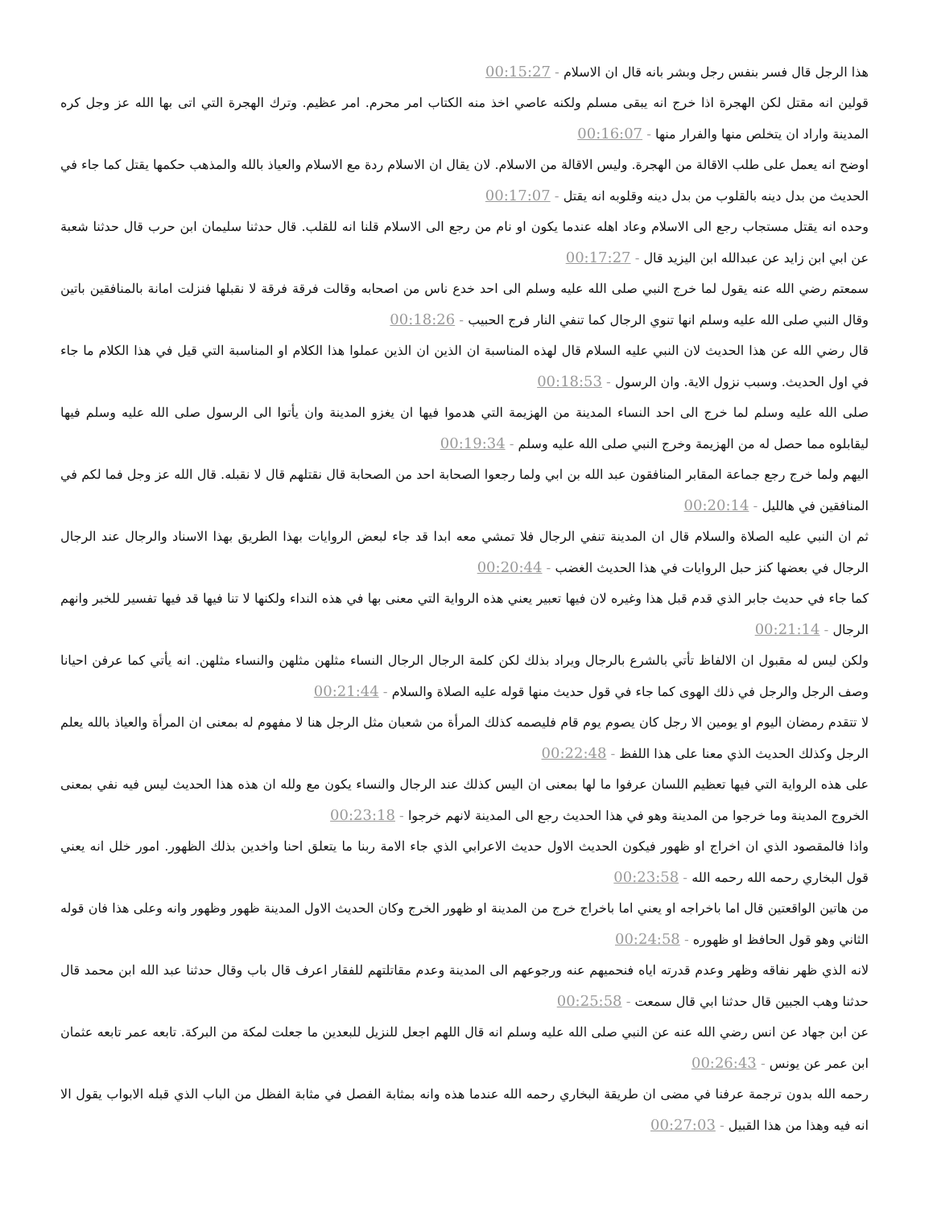هذا الرجل قال فسر بنفس رجل وبشر بانه قال ان الاسلام - 00:15:27
قولين انه مقتل لكن الهجرة اذا خرج انه يبقى مسلم ولكنه عاصي اخذ منه الكتاب امر محرم. امر عظيم. وترك الهجرة التي اتى بها الله عز وجل كره المدينة واراد ان يتخلص منها والفرار منها - 00:16:07
اوضح انه يعمل على طلب الاقالة من الهجرة. وليس الاقالة من الاسلام. لان يقال ان الاسلام ردة مع الاسلام والعياذ بالله والمذهب حكمها يقتل كما جاء في الحديث من بدل دينه بالقلوب من بدل دينه وقلوبه انه يقتل - 00:17:07
وحده انه يقتل مستجاب رجع الى الاسلام وعاد اهله عندما يكون او نام من رجع الى الاسلام قلنا انه للقلب. قال حدثنا سليمان ابن حرب قال حدثنا شعبة عن ابي ابن زايد عن عبدالله ابن اليزيد قال - 00:17:27
سمعتم رضي الله عنه يقول لما خرج النبي صلى الله عليه وسلم الى احد خدع ناس من اصحابه وقالت فرقة فرقة لا نقبلها فنزلت امانة بالمنافقين باتين وقال النبي صلى الله عليه وسلم انها تنوي الرجال كما تنفي النار فرج الحبيب - 00:18:26
قال رضي الله عن هذا الحديث لان النبي عليه السلام قال لهذه المناسبة ان الذين ان الذين عملوا هذا الكلام او المناسبة التي قيل في هذا الكلام ما جاء في اول الحديث. وسبب نزول الاية. وان الرسول - 00:18:53
صلى الله عليه وسلم لما خرج الى احد النساء المدينة من الهزيمة التي هدموا فيها ان يغزو المدينة وان يأتوا الى الرسول صلى الله عليه وسلم فيها ليقابلوه مما حصل له من الهزيمة وخرج النبي صلى الله عليه وسلم - 00:19:34
اليهم ولما خرج رجع جماعة المقابر المنافقون عبد الله بن ابي ولما رجعوا الصحابة احد من الصحابة قال نقتلهم قال لا نقبله. قال الله عز وجل فما لكم في المنافقين في هالليل - 00:20:14
ثم ان النبي عليه الصلاة والسلام قال ان المدينة تنفي الرجال فلا تمشي معه ابدا قد جاء لبعض الروايات بهذا الطريق بهذا الاسناد والرجال عند الرجال الرجال في بعضها كنز حبل الروايات في هذا الحديث الغضب - 00:20:44
كما جاء في حديث جابر الذي قدم قبل هذا وغيره لان فيها تعبير يعني هذه الرواية التي معنى بها في هذه النداء ولكنها لا تنا فيها قد فيها تفسير للخبر وانهم الرجال - 00:21:14
ولكن ليس له مقبول ان الالفاظ تأتي بالشرع بالرجال ويراد بذلك لكن كلمة الرجال الرجال النساء مثلهن مثلهن والنساء مثلهن. انه يأتي كما عرفن احيانا وصف الرجل والرجل في ذلك الهوى كما جاء في قول حديث منها قوله عليه الصلاة والسلام - 00:21:44
لا تتقدم رمضان اليوم او يومين الا رجل كان يصوم يوم قام فليصمه كذلك المرأة من شعبان مثل الرجل هنا لا مفهوم له بمعنى ان المرأة والعياذ بالله يعلم الرجل وكذلك الحديث الذي معنا على هذا اللفظ - 00:22:48
على هذه الرواية التي فيها تعظيم اللسان عرفوا ما لها بمعنى ان اليس كذلك عند الرجال والنساء يكون مع ولله ان هذه هذا الحديث ليس فيه نفي بمعنى الخروج المدينة وما خرجوا من المدينة وهو في هذا الحديث رجع الى المدينة لانهم خرجوا - 00:23:18
واذا فالمقصود الذي ان اخراج او ظهور فيكون الحديث الاول حديث الاعرابي الذي جاء الامة ربنا ما يتعلق احنا واخدين بذلك الظهور. امور خلل انه يعني قول البخاري رحمه الله رحمه الله - 00:23:58
من هاتين الواقعتين قال اما باخراجه او يعني اما باخراج خرج من المدينة او ظهور الخرج وكان الحديث الاول المدينة ظهور وظهور وانه وعلى هذا فان قوله الثاني وهو قول الحافظ او ظهوره - 00:24:58
لانه الذي ظهر نفاقه وظهر وعدم قدرته اياه فنحميهم عنه ورجوعهم الى المدينة وعدم مقاتلتهم للفقار اعرف قال باب وقال حدثنا عبد الله ابن محمد قال حدثنا وهب الجبين قال حدثنا ابي قال سمعت - 00:25:58
عن ابن جهاد عن انس رضي الله عنه عن النبي صلى الله عليه وسلم انه قال اللهم اجعل للنزيل للبعدين ما جعلت لمكة من البركة. تابعه عمر تابعه عثمان ابن عمر عن يونس - 00:26:43
رحمه الله بدون ترجمة عرفنا في مضى ان طريقة البخاري رحمه الله عندما هذه وانه بمثابة الفصل في مثابة الفظل من الباب الذي قبله الابواب يقول الا انه فيه وهذا من هذا القبيل - 00:27:03